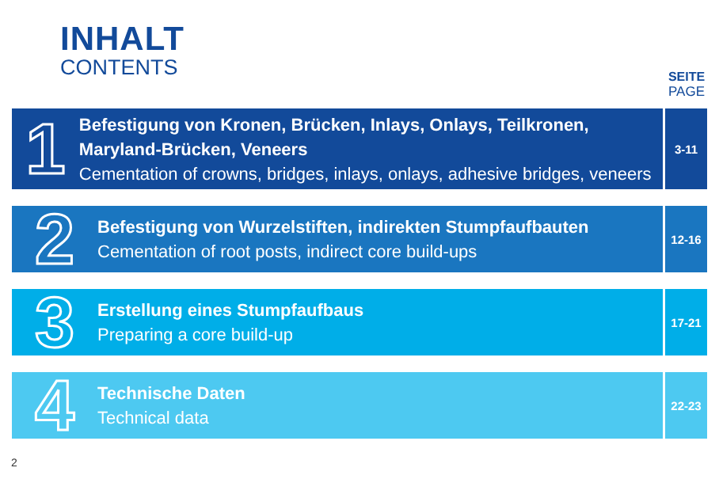INHALT
CONTENTS
SEITE
PAGE
1
Befestigung von Kronen, Brücken, Inlays, Onlays, Teilkronen, Maryland-Brücken, Veneers
Cementation of crowns, bridges, inlays, onlays, adhesive bridges, veneers
3-11
2
Befestigung von Wurzelstiften, indirekten Stumpfaufbauten
Cementation of root posts, indirect core build-ups
12-16
3
Erstellung eines Stumpfaufbaus
Preparing a core build-up
17-21
4
Technische Daten
Technical data
22-23
2